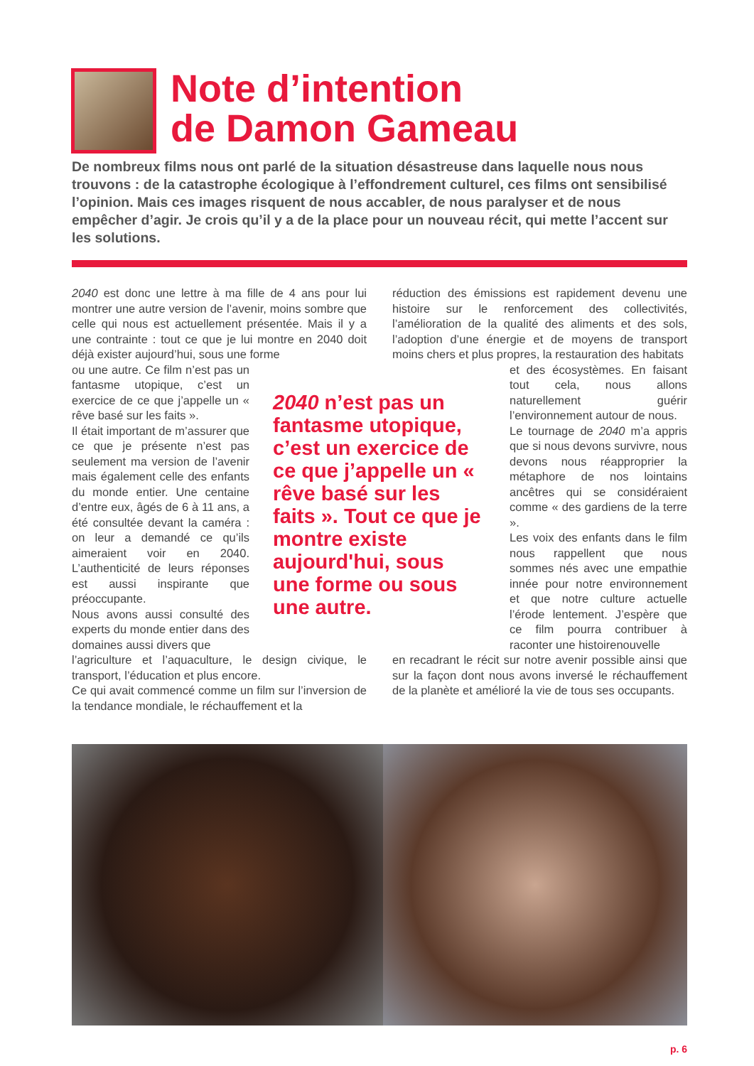Note d’intention
de Damon Gameau
De nombreux films nous ont parlé de la situation désastreuse dans laquelle nous nous trouvons : de la catastrophe écologique à l’effondrement culturel, ces films ont sensibilisé l’opinion. Mais ces images risquent de nous accabler, de nous paralyser et de nous empêcher d’agir. Je crois qu’il y a de la place pour un nouveau récit, qui mette l’accent sur les solutions.
2040 est donc une lettre à ma fille de 4 ans pour lui montrer une autre version de l’avenir, moins sombre que celle qui nous est actuellement présentée. Mais il y a une contrainte : tout ce que je lui montre en 2040 doit déjà exister aujourd’hui, sous une forme
ou une autre. Ce film n’est pas un fantasme utopique, c’est un exercice de ce que j’appelle un « rêve basé sur les faits ».
Il était important de m’assurer que ce que je présente n’est pas seulement ma version de l’avenir mais également celle des enfants du monde entier. Une centaine d’entre eux, âgés de 6 à 11 ans, a été consultée devant la caméra : on leur a demandé ce qu’ils aimeraient voir en 2040. L’authenticité de leurs réponses est aussi inspirante que préoccupante.
Nous avons aussi consulté des experts du monde entier dans des domaines aussi divers que
l’agriculture et l’aquaculture, le design civique, le transport, l’éducation et plus encore.
Ce qui avait commencé comme un film sur l’inversion de la tendance mondiale, le réchauffement et la
réduction des émissions est rapidement devenu une histoire sur le renforcement des collectivités, l’amélioration de la qualité des aliments et des sols, l’adoption d’une énergie et de moyens de transport moins chers et plus propres, la restauration des habitats
et des écosystèmes. En faisant tout cela, nous allons naturellement guérir l’environnement autour de nous.
Le tournage de 2040 m’a appris que si nous devons survivre, nous devons nous réapproprier la métaphore de nos lointains ancêtres qui se considéraient comme « des gardiens de la terre ».
Les voix des enfants dans le film nous rappellent que nous sommes nés avec une empathie innée pour notre environnement et que notre culture actuelle l’érode lentement. J’espère que ce film pourra contribuer à raconter une histoirenouvelle
en recadrant le récit sur notre avenir possible ainsi que sur la façon dont nous avons inversé le réchauffement de la planète et amélioré la vie de tous ses occupants.
2040 n’est pas un fantasme utopique, c’est un exercice de ce que j’appelle un « rêve basé sur les faits ». Tout ce que je montre existe aujourd'hui, sous une forme ou sous une autre.
p. 6